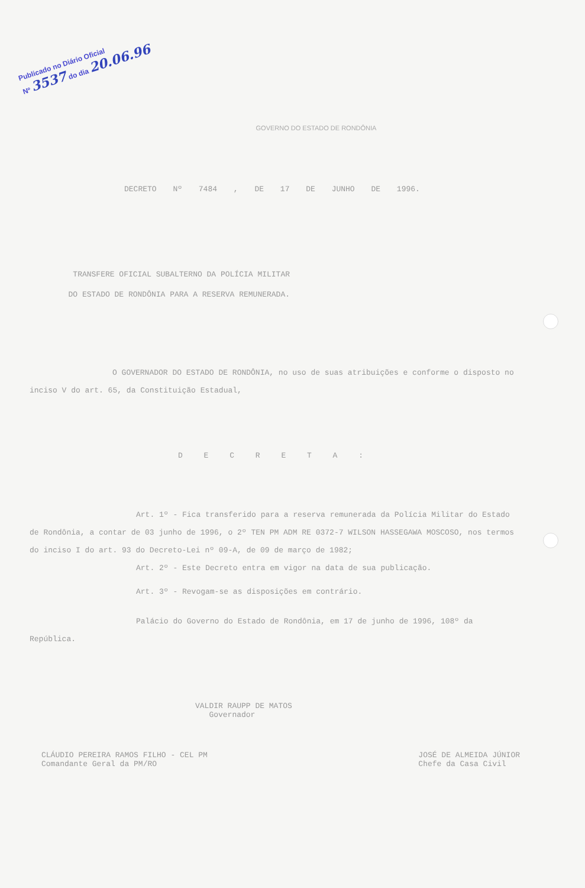Publicado no Diário Oficial
Nº 3537 do dia 20.06.96
GOVERNO DO ESTADO DE RONDÔNIA
DECRETO Nº 7484 , DE 17 DE JUNHO DE 1996.
TRANSFERE OFICIAL SUBALTERNO DA POLÍCIA MILITAR DO ESTADO DE RONDÔNIA PARA A RESERVA REMUNERADA.
O GOVERNADOR DO ESTADO DE RONDÔNIA, no uso de suas atribuições e conforme o disposto no inciso V do art. 65, da Constituição Estadual,
D E C R E T A :
Art. 1º - Fica transferido para a reserva remunerada da Polícia Militar do Estado de Rondônia, a contar de 03 junho de 1996, o 2º TEN PM ADM RE 0372-7 WILSON HASSEGAWA MOSCOSO, nos termos do inciso I do art. 93 do Decreto-Lei nº 09-A, de 09 de março de 1982;
Art. 2º - Este Decreto entra em vigor na data de sua publicação.
Art. 3º - Revogam-se as disposições em contrário.
Palácio do Governo do Estado de Rondônia, em 17 de junho de 1996, 108º da República.
VALDIR RAUPP DE MATOS
Governador
CLÁUDIO PEREIRA RAMOS FILHO - CEL PM
Comandante Geral da PM/RO
JOSÉ DE ALMEIDA JÚNIOR
Chefe da Casa Civil